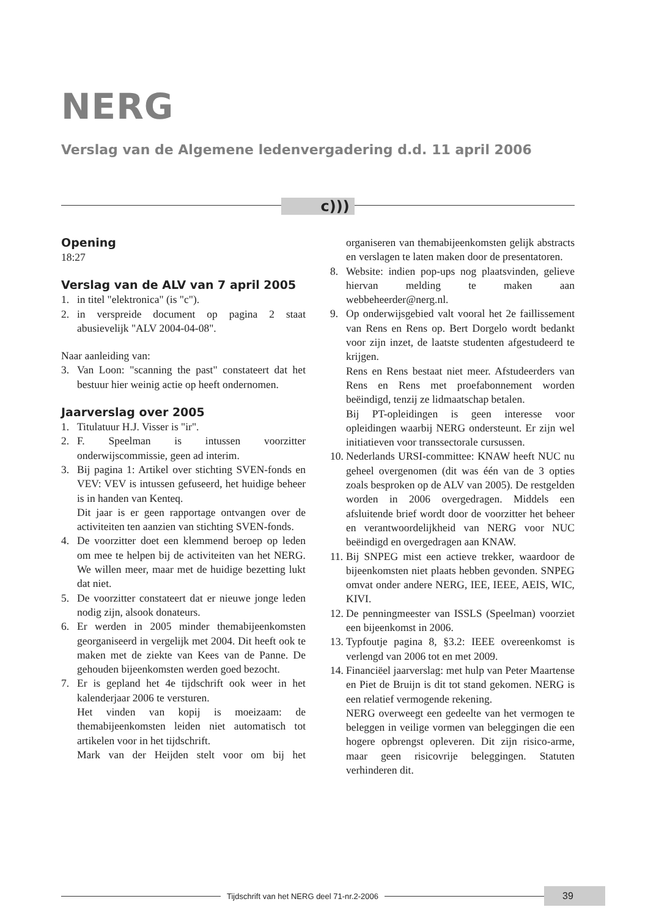NERG
Verslag van de Algemene ledenvergadering d.d. 11 april 2006
c)))
Opening
18:27
Verslag van de ALV van 7 april 2005
1. in titel "elektronica" (is "c").
2. in verspreide document op pagina 2 staat abusievelijk "ALV 2004-04-08".
Naar aanleiding van:
3. Van Loon: "scanning the past" constateert dat het bestuur hier weinig actie op heeft ondernomen.
Jaarverslag over 2005
1. Titulatuur H.J. Visser is "ir".
2. F. Speelman is intussen voorzitter onderwijscommissie, geen ad interim.
3. Bij pagina 1: Artikel over stichting SVEN-fonds en VEV: VEV is intussen gefuseerd, het huidige beheer is in handen van Kenteq.
Dit jaar is er geen rapportage ontvangen over de activiteiten ten aanzien van stichting SVEN-fonds.
4. De voorzitter doet een klemmend beroep op leden om mee te helpen bij de activiteiten van het NERG. We willen meer, maar met de huidige bezetting lukt dat niet.
5. De voorzitter constateert dat er nieuwe jonge leden nodig zijn, alsook donateurs.
6. Er werden in 2005 minder themabijeenkomsten georganiseerd in vergelijk met 2004. Dit heeft ook te maken met de ziekte van Kees van de Panne. De gehouden bijeenkomsten werden goed bezocht.
7. Er is gepland het 4e tijdschrift ook weer in het kalenderjaar 2006 te versturen.
Het vinden van kopij is moeizaam: de themabijeenkomsten leiden niet automatisch tot artikelen voor in het tijdschrift.
Mark van der Heijden stelt voor om bij het organiseren van themabijeenkomsten gelijk abstracts en verslagen te laten maken door de presentatoren.
8. Website: indien pop-ups nog plaatsvinden, gelieve hiervan melding te maken aan webbeheerder@nerg.nl.
9. Op onderwijsgebied valt vooral het 2e faillissement van Rens en Rens op. Bert Dorgelo wordt bedankt voor zijn inzet, de laatste studenten afgestudeerd te krijgen.
Rens en Rens bestaat niet meer. Afstudeerders van Rens en Rens met proefabonnement worden beëindigd, tenzij ze lidmaatschap betalen.
Bij PT-opleidingen is geen interesse voor opleidingen waarbij NERG ondersteunt. Er zijn wel initiatieven voor transsectorale cursussen.
10. Nederlands URSI-committee: KNAW heeft NUC nu geheel overgenomen (dit was één van de 3 opties zoals besproken op de ALV van 2005). De restgelden worden in 2006 overgedragen. Middels een afsluitende brief wordt door de voorzitter het beheer en verantwoordelijkheid van NERG voor NUC beëindigd en overgedragen aan KNAW.
11. Bij SNPEG mist een actieve trekker, waardoor de bijeenkomsten niet plaats hebben gevonden. SNPEG omvat onder andere NERG, IEE, IEEE, AEIS, WIC, KIVI.
12. De penningmeester van ISSLS (Speelman) voorziet een bijeenkomst in 2006.
13. Typfoutje pagina 8, §3.2: IEEE overeenkomst is verlengd van 2006 tot en met 2009.
14. Financiëel jaarverslag: met hulp van Peter Maartense en Piet de Bruijn is dit tot stand gekomen. NERG is een relatief vermogende rekening.
NERG overweegt een gedeelte van het vermogen te beleggen in veilige vormen van beleggingen die een hogere opbrengst opleveren. Dit zijn risico-arme, maar geen risicovrije beleggingen. Statuten verhinderen dit.
Tijdschrift van het NERG deel 71-nr.2-2006 39